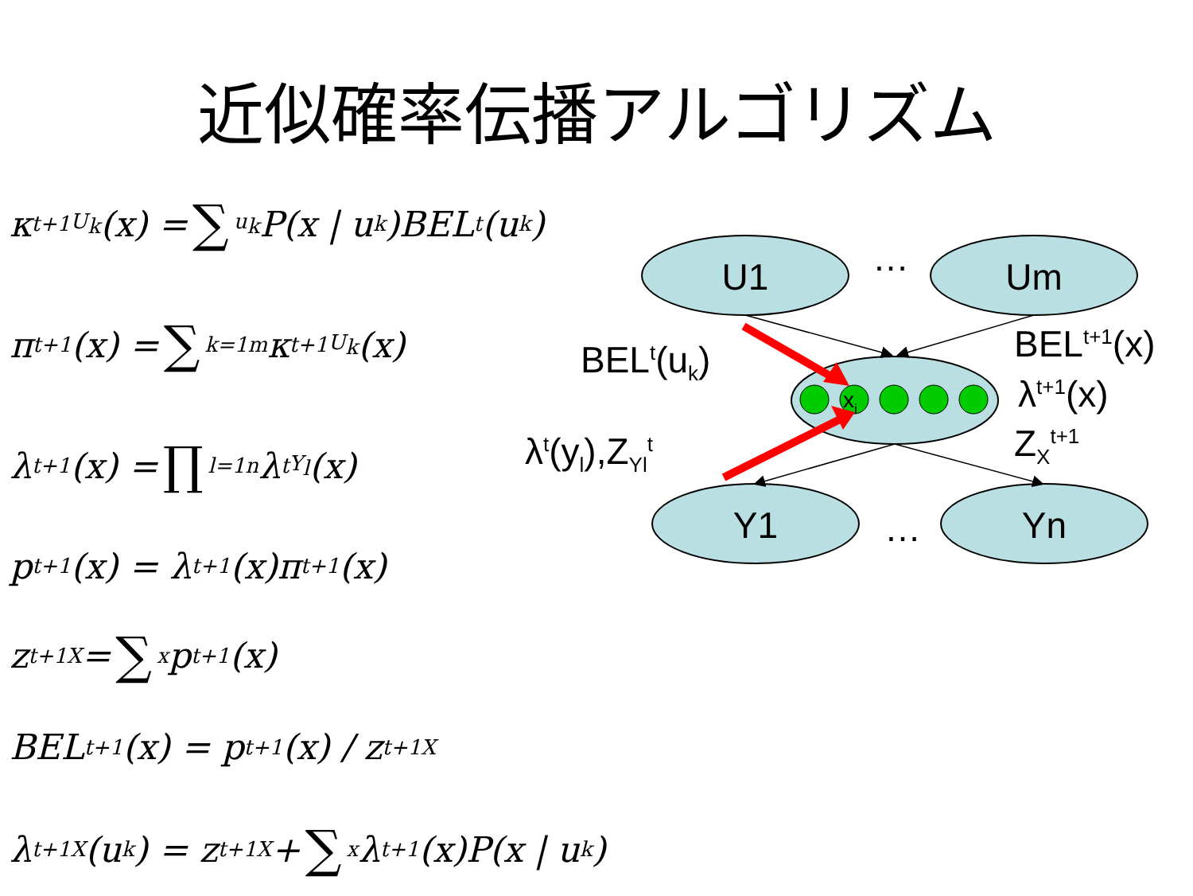近似確率伝播アルゴリズム
κ<sup>t+1</sup><sub>U<sub>k</sub></sub>(x) = ∑<sub>u<sub>k</sub></sub> P(x | u<sub>k</sub>)BEL<sup>t</sup>(u<sub>k</sub>)
π<sup>t+1</sup>(x) = ∑<sub>k=1</sub><sup>m</sup> κ<sup>t+1</sup><sub>U<sub>k</sub></sub>(x)
λ<sup>t+1</sup>(x) = ∏<sub>l=1</sub><sup>n</sup> λ<sup>t</sup><sub>Y<sub>l</sub></sub>(x)
p<sup>t+1</sup>(x) = λ<sup>t+1</sup>(x)π<sup>t+1</sup>(x)
z<sup>t+1</sup><sub>X</sub> = ∑<sub>x</sub> p<sup>t+1</sup>(x)
BEL<sup>t+1</sup>(x) = p<sup>t+1</sup>(x) / z<sup>t+1</sup><sub>X</sub>
λ<sup>t+1</sup><sub>X</sub>(u<sub>k</sub>) = z<sup>t+1</sup><sub>X</sub> + ∑<sub>x</sub> λ<sup>t+1</sup>(x)P(x | u<sub>k</sub>)
U1
Um
Y1
Yn
…
…
xi
BEL<sup>t</sup>(u<sub>k</sub>) BEL<sup>t+1</sup>(x)
λ<sup>t+1</sup>(x)
λ<sup>t</sup>(y<sub>l</sub>),Z<sub>Yl</sub><sup>t</sup> Z<sub>X</sub><sup>t+1</sup>